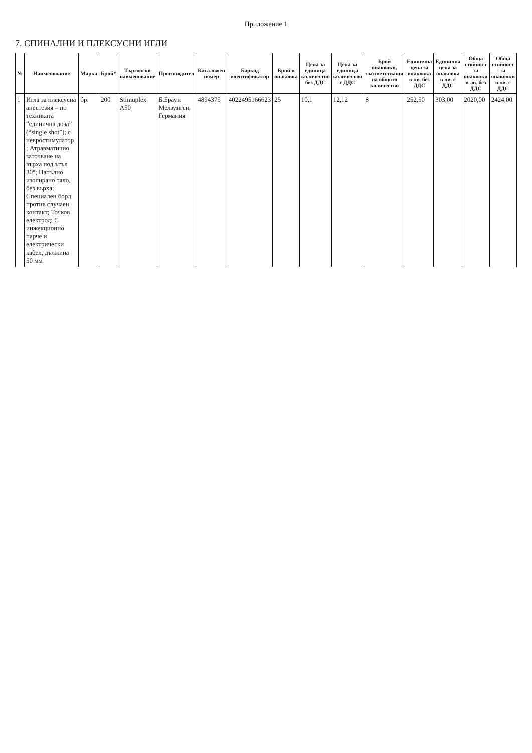Приложение 1
7. СПИНАЛНИ И ПЛЕКСУСНИ ИГЛИ
| № | Наименование | Марка | Брой* | Търговско наименование | Производител | Каталожен номер | Баркод идентификатор | Брой в опаковка | Цена за единица количество без ДДС | Цена за единица количество с ДДС | Брой опаковки, съответстващи на общото количество | Единична цена за опаковка в лв. без ДДС | Единична цена за опаковка в лв. с ДДС | Обща стойност за опаковки в лв. без ДДС | Обща стойност за опаковки в лв. с ДДС |
| --- | --- | --- | --- | --- | --- | --- | --- | --- | --- | --- | --- | --- | --- | --- | --- |
| 1 | Игла за плексусна анестезия – по техниката “единична доза” (“single shot”); с невростимулатор ; Атравматично заточване на върха под ъгъл 30°; Напълно изолирано тяло, без върха; Специален борд против случаен контакт; Точков електрод; С инжекционно парче и електрически кабел, дължина 50 мм | бр. | 200 | Stimuplex A50 | Б.Браун Мелзунген, Германия | 4894375 | 4022495166623 | 25 | 10,1 | 12,12 | 8 | 252,50 | 303,00 | 2020,00 | 2424,00 |